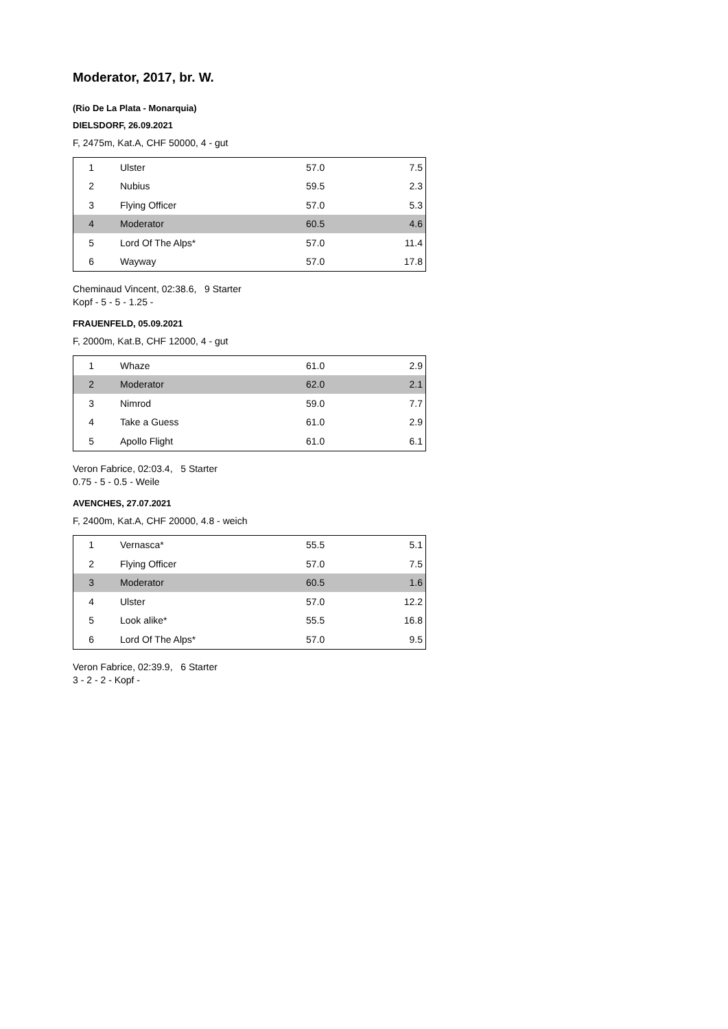Moderator, 2017, br. W.
(Rio De La Plata - Monarquia)
DIELSDORF, 26.09.2021
F, 2475m, Kat.A, CHF 50000, 4 - gut
| 1 | Ulster | 57.0 | 7.5 |
| 2 | Nubius | 59.5 | 2.3 |
| 3 | Flying Officer | 57.0 | 5.3 |
| 4 | Moderator | 60.5 | 4.6 |
| 5 | Lord Of The Alps* | 57.0 | 11.4 |
| 6 | Wayway | 57.0 | 17.8 |
Cheminaud Vincent, 02:38.6, 9 Starter
Kopf - 5 - 5 - 1.25 -
FRAUENFELD, 05.09.2021
F, 2000m, Kat.B, CHF 12000, 4 - gut
| 1 | Whaze | 61.0 | 2.9 |
| 2 | Moderator | 62.0 | 2.1 |
| 3 | Nimrod | 59.0 | 7.7 |
| 4 | Take a Guess | 61.0 | 2.9 |
| 5 | Apollo Flight | 61.0 | 6.1 |
Veron Fabrice, 02:03.4, 5 Starter
0.75 - 5 - 0.5 - Weile
AVENCHES, 27.07.2021
F, 2400m, Kat.A, CHF 20000, 4.8 - weich
| 1 | Vernasca* | 55.5 | 5.1 |
| 2 | Flying Officer | 57.0 | 7.5 |
| 3 | Moderator | 60.5 | 1.6 |
| 4 | Ulster | 57.0 | 12.2 |
| 5 | Look alike* | 55.5 | 16.8 |
| 6 | Lord Of The Alps* | 57.0 | 9.5 |
Veron Fabrice, 02:39.9, 6 Starter
3 - 2 - 2 - Kopf -